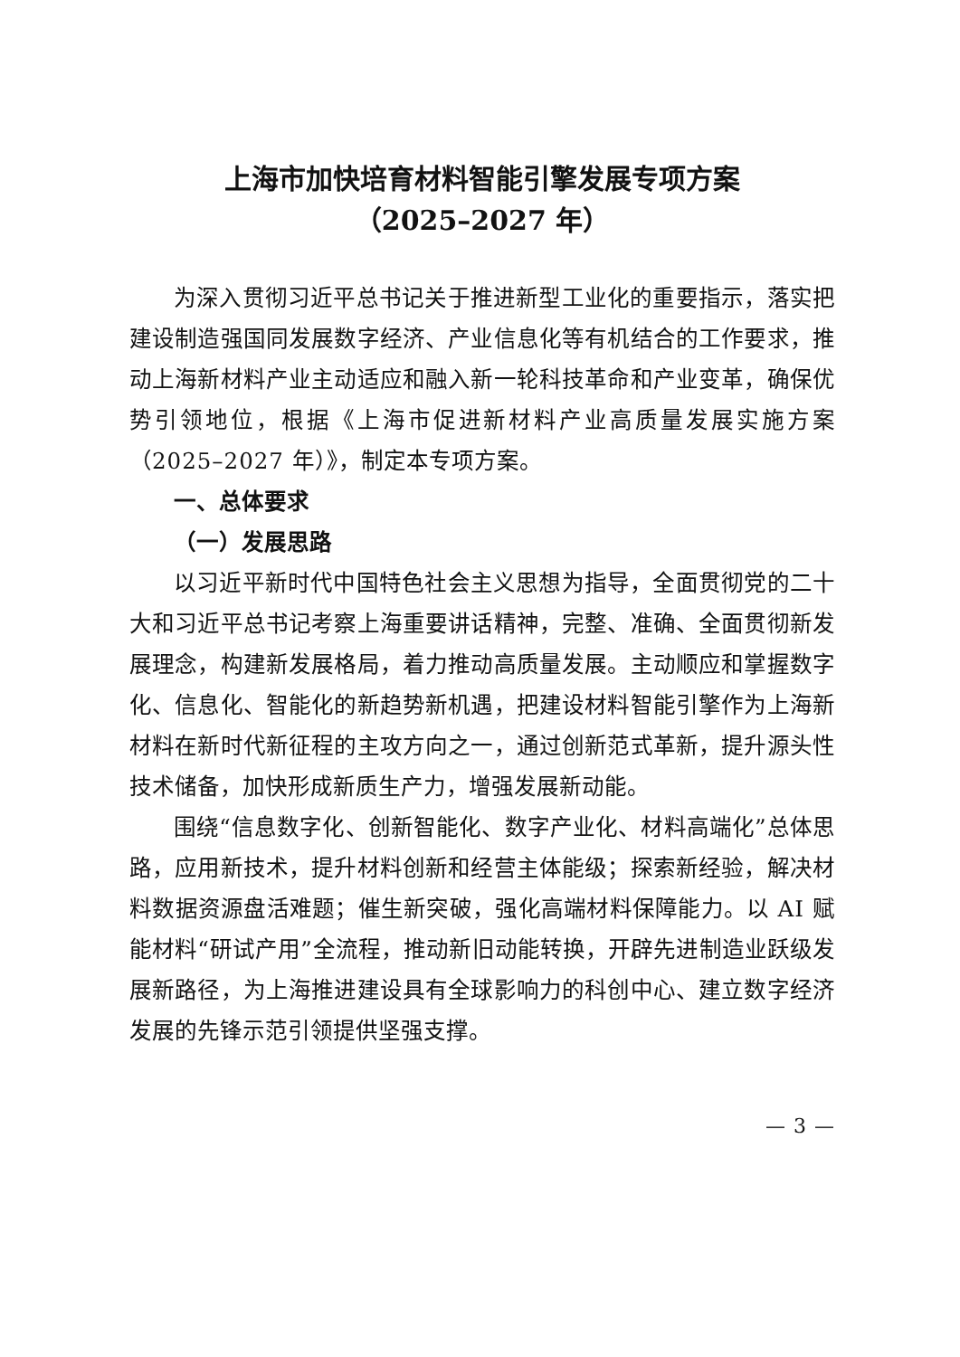上海市加快培育材料智能引擎发展专项方案
（2025–2027 年）
为深入贯彻习近平总书记关于推进新型工业化的重要指示，落实把建设制造强国同发展数字经济、产业信息化等有机结合的工作要求，推动上海新材料产业主动适应和融入新一轮科技革命和产业变革，确保优势引领地位，根据《上海市促进新材料产业高质量发展实施方案（2025–2027 年）》，制定本专项方案。
一、总体要求
（一）发展思路
以习近平新时代中国特色社会主义思想为指导，全面贯彻党的二十大和习近平总书记考察上海重要讲话精神，完整、准确、全面贯彻新发展理念，构建新发展格局，着力推动高质量发展。主动顺应和掌握数字化、信息化、智能化的新趋势新机遇，把建设材料智能引擎作为上海新材料在新时代新征程的主攻方向之一，通过创新范式革新，提升源头性技术储备，加快形成新质生产力，增强发展新动能。
围绕“信息数字化、创新智能化、数字产业化、材料高端化”总体思路，应用新技术，提升材料创新和经营主体能级；探索新经验，解决材料数据资源盘活难题；催生新突破，强化高端材料保障能力。以 AI 赋能材料“研试产用”全流程，推动新旧动能转换，开辟先进制造业跃级发展新路径，为上海推进建设具有全球影响力的科创中心、建立数字经济发展的先锋示范引领提供坚强支撑。
— 3 —